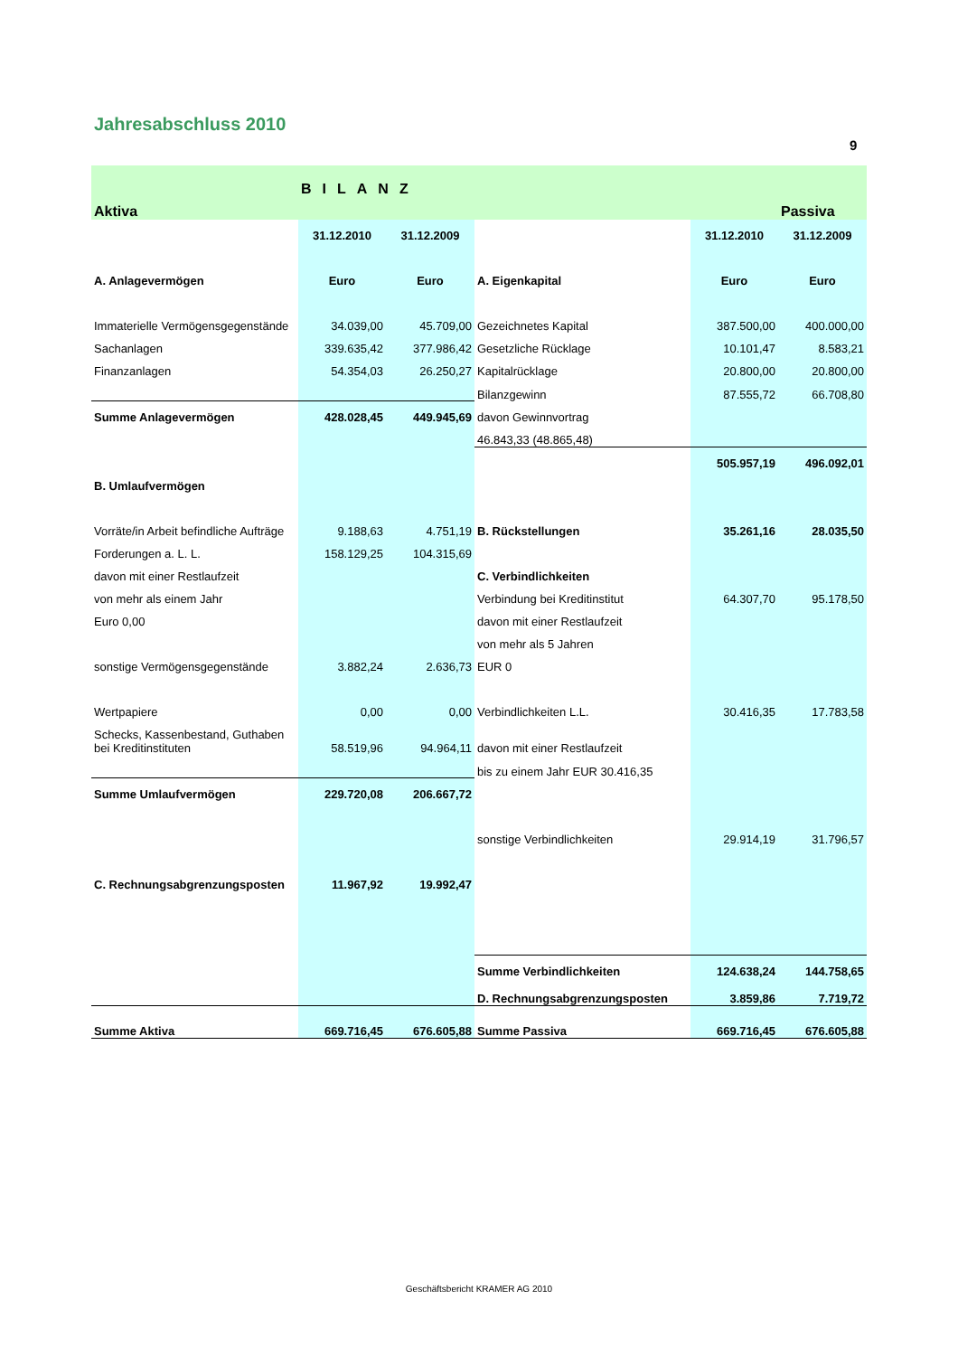Jahresabschluss 2010
9
| | BILANZ | | | | |
| Aktiva | | | | | Passiva |
| | 31.12.2010 | 31.12.2009 | | 31.12.2010 | 31.12.2009 |
| A. Anlagevermögen | Euro | Euro | A. Eigenkapital | Euro | Euro |
| Immaterielle Vermögensgegenstände | 34.039,00 | 45.709,00 | Gezeichnetes Kapital | 387.500,00 | 400.000,00 |
| Sachanlagen | 339.635,42 | 377.986,42 | Gesetzliche Rücklage | 10.101,47 | 8.583,21 |
| Finanzanlagen | 54.354,03 | 26.250,27 | Kapitalrücklage | 20.800,00 | 20.800,00 |
| | | | Bilanzgewinn | 87.555,72 | 66.708,80 |
| Summe Anlagevermögen | 428.028,45 | 449.945,69 | davon Gewinnvortrag | | |
| | | | 46.843,33 (48.865,48) | | |
| | | | | 505.957,19 | 496.092,01 |
| B. Umlaufvermögen | | | | | |
| Vorräte/in Arbeit befindliche Aufträge | 9.188,63 | 4.751,19 | B. Rückstellungen | 35.261,16 | 28.035,50 |
| Forderungen a. L. L. | 158.129,25 | 104.315,69 | | | |
| davon mit einer Restlaufzeit | | | C. Verbindlichkeiten | | |
| von mehr als einem Jahr | | | Verbindung bei Kreditinstitut | 64.307,70 | 95.178,50 |
| Euro 0,00 | | | davon mit einer Restlaufzeit | | |
| | | | von mehr als 5 Jahren | | |
| sonstige Vermögensgegenstände | 3.882,24 | 2.636,73 | EUR 0 | | |
| Wertpapiere | 0,00 | 0,00 | Verbindlichkeiten L.L. | 30.416,35 | 17.783,58 |
| Schecks, Kassenbestand, Guthaben bei Kreditinstituten | 58.519,96 | 94.964,11 | davon mit einer Restlaufzeit | | |
| | | | bis zu einem Jahr EUR 30.416,35 | | |
| Summe Umlaufvermögen | 229.720,08 | 206.667,72 | | | |
| | | | sonstige Verbindlichkeiten | 29.914,19 | 31.796,57 |
| C. Rechnungsabgrenzungsposten | 11.967,92 | 19.992,47 | | | |
| | | | Summe Verbindlichkeiten | 124.638,24 | 144.758,65 |
| | | | D. Rechnungsabgrenzungsposten | 3.859,86 | 7.719,72 |
| Summe Aktiva | 669.716,45 | 676.605,88 | Summe Passiva | 669.716,45 | 676.605,88 |
Geschäftsbericht KRAMER AG 2010